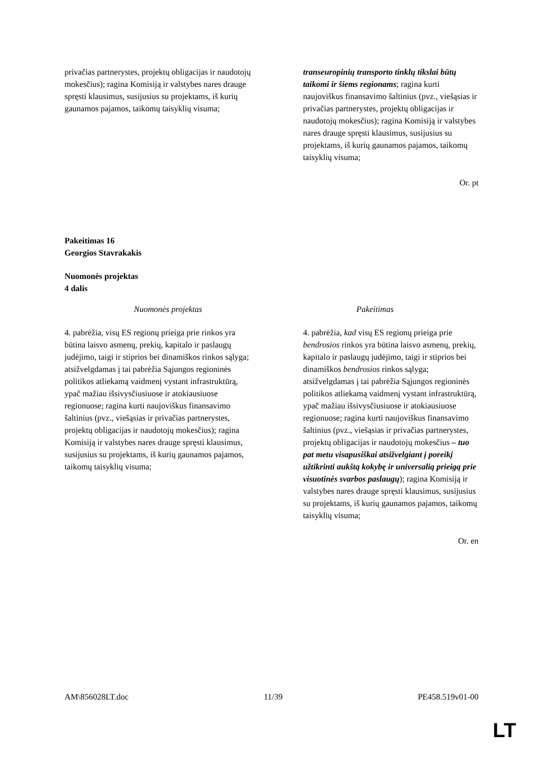| privačias partnerystes, projektų obligacijas ir naudotojų mokesčius); ragina Komisiją ir valstybes nares drauge spręsti klausimus, susijusius su projektams, iš kurių gaunamos pajamos, taikomų taisyklių visuma; | transeuropinių transporto tinklų tikslai būtų taikomi ir šiems regionams ; ragina kurti naujoviškus finansavimo šaltinius (pvz., viešąsias ir privačias partnerystes, projektų obligacijas ir naudotojų mokesčius); ragina Komisiją ir valstybes nares drauge spręsti klausimus, susijusius su projektams, iš kurių gaunamos pajamos, taikomų taisyklių visuma; |
Or. pt
Pakeitimas 16
Georgios Stavrakakis
Nuomonės projektas
4 dalis
| Nuomonės projektas | Pakeitimas |
| 4. pabrėžia, visų ES regionų prieiga prie rinkos yra būtina laisvo asmenų, prekių, kapitalo ir paslaugų judėjimo, taigi ir stiprios bei dinamiškos rinkos sąlyga; atsižvelgdamas į tai pabrėžia Sąjungos regioninės politikos atliekamą vaidmenį vystant infrastruktūrą, ypač mažiau išsivysčiusiuose ir atokiausiuose regionuose; ragina kurti naujoviškus finansavimo šaltinius (pvz., viešąsias ir privačias partnerystes, projektų obligacijas ir naudotojų mokesčius); ragina Komisiją ir valstybes nares drauge spręsti klausimus, susijusius su projektams, iš kurių gaunamos pajamos, taikomų taisyklių visuma; | 4. pabrėžia, kad visų ES regionų prieiga prie bendrosios rinkos yra būtina laisvo asmenų, prekių, kapitalo ir paslaugų judėjimo, taigi ir stiprios bei dinamiškos bendrosios rinkos sąlyga; atsižvelgdamas į tai pabrėžia Sąjungos regioninės politikos atliekamą vaidmenį vystant infrastruktūrą, ypač mažiau išsivysčiusiuose ir atokiausiuose regionuose; ragina kurti naujoviškus finansavimo šaltinius (pvz., viešąsias ir privačias partnerystes, projektų obligacijas ir naudotojų mokesčius – tuo pat metu visapusiškai atsižvelgiant į poreikį užtikrinti aukštą kokybę ir universalią prieigą prie visuotinės svarbos paslaugų ); ragina Komisiją ir valstybes nares drauge spręsti klausimus, susijusius su projektams, iš kurių gaunamos pajamos, taikomų taisyklių visuma; |
Or. en
AM\856028LT.doc 11/39 PE458.519v01-00
LT